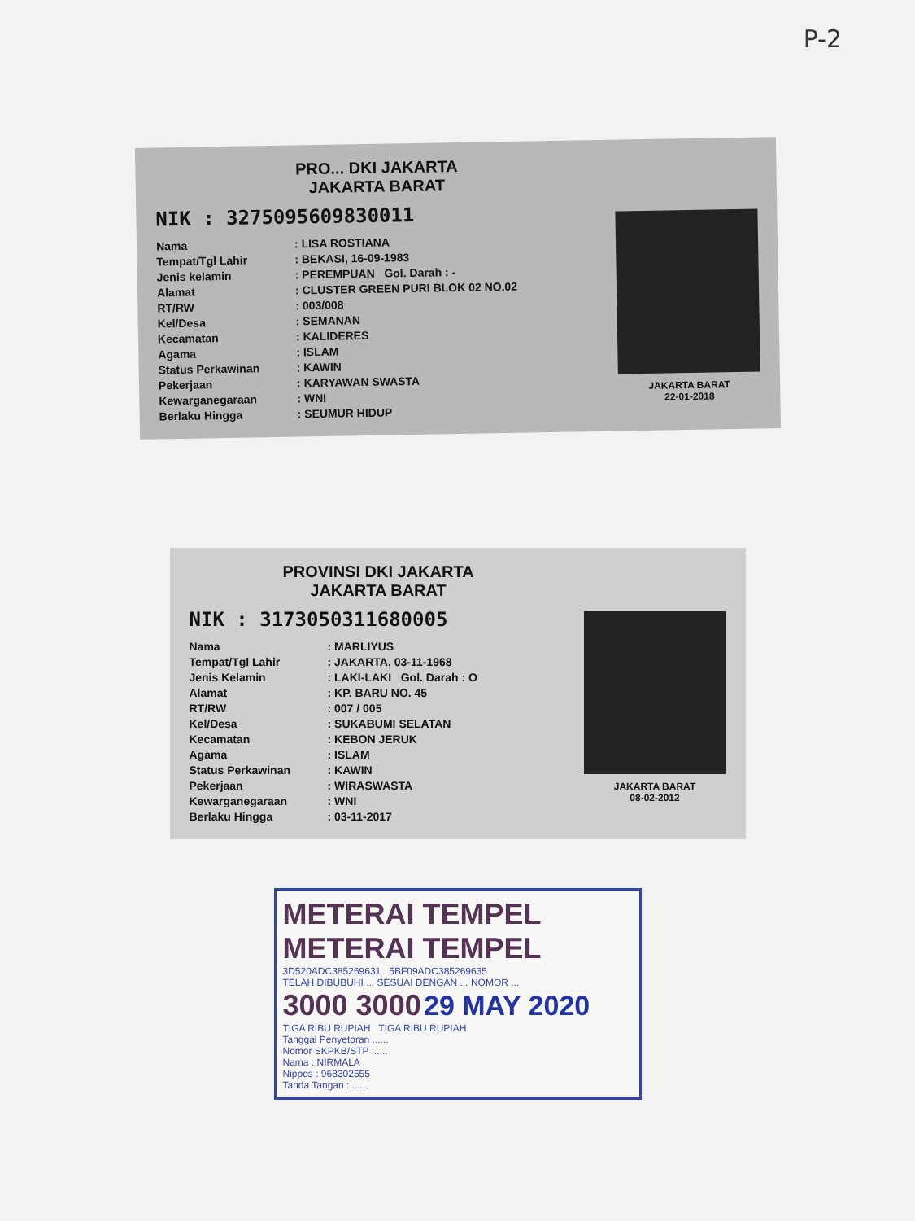P-2
PRO... DKI JAKARTA
JAKARTA BARAT
NIK : 3275095609830011
Nama: LISA ROSTIANA
Tempat/Tgl Lahir: BEKASI, 16-09-1983
Jenis kelamin: PEREMPUAN Gol. Darah : -
Alamat: CLUSTER GREEN PURI BLOK 02 NO.02
RT/RW: 003/008
Kel/Desa: SEMANAN
Kecamatan: KALIDERES
Agama: ISLAM
Status Perkawinan: KAWIN
Pekerjaan: KARYAWAN SWASTA
Kewarganegaraan: WNI
Berlaku Hingga: SEUMUR HIDUP
JAKARTA BARAT
22-01-2018
PROVINSI DKI JAKARTA
JAKARTA BARAT
NIK : 3173050311680005
Nama: MARLIYUS
Tempat/Tgl Lahir: JAKARTA, 03-11-1968
Jenis Kelamin: LAKI-LAKI Gol. Darah : O
Alamat: KP. BARU NO. 45
RT/RW: 007 / 005
Kel/Desa: SUKABUMI SELATAN
Kecamatan: KEBON JERUK
Agama: ISLAM
Status Perkawinan: KAWIN
Pekerjaan: WIRASWASTA
Kewarganegaraan: WNI
Berlaku Hingga: 03-11-2017
JAKARTA BARAT
08-02-2012
METERAI TEMPEL METERAI TEMPEL
3D520ADC385269631 5BF09ADC385269635
TELAH DIBUBUHI ... SESUAI DENGAN ... NOMOR ...
3000 3000 29 MAY 2020
TIGA RIBU RUPIAH TIGA RIBU RUPIAH
Tanggal Penyetoran ......
Nomor SKPKB/STP ......
Nama : NIRMALA
Nippos : 968302555
Tanda Tangan : ......